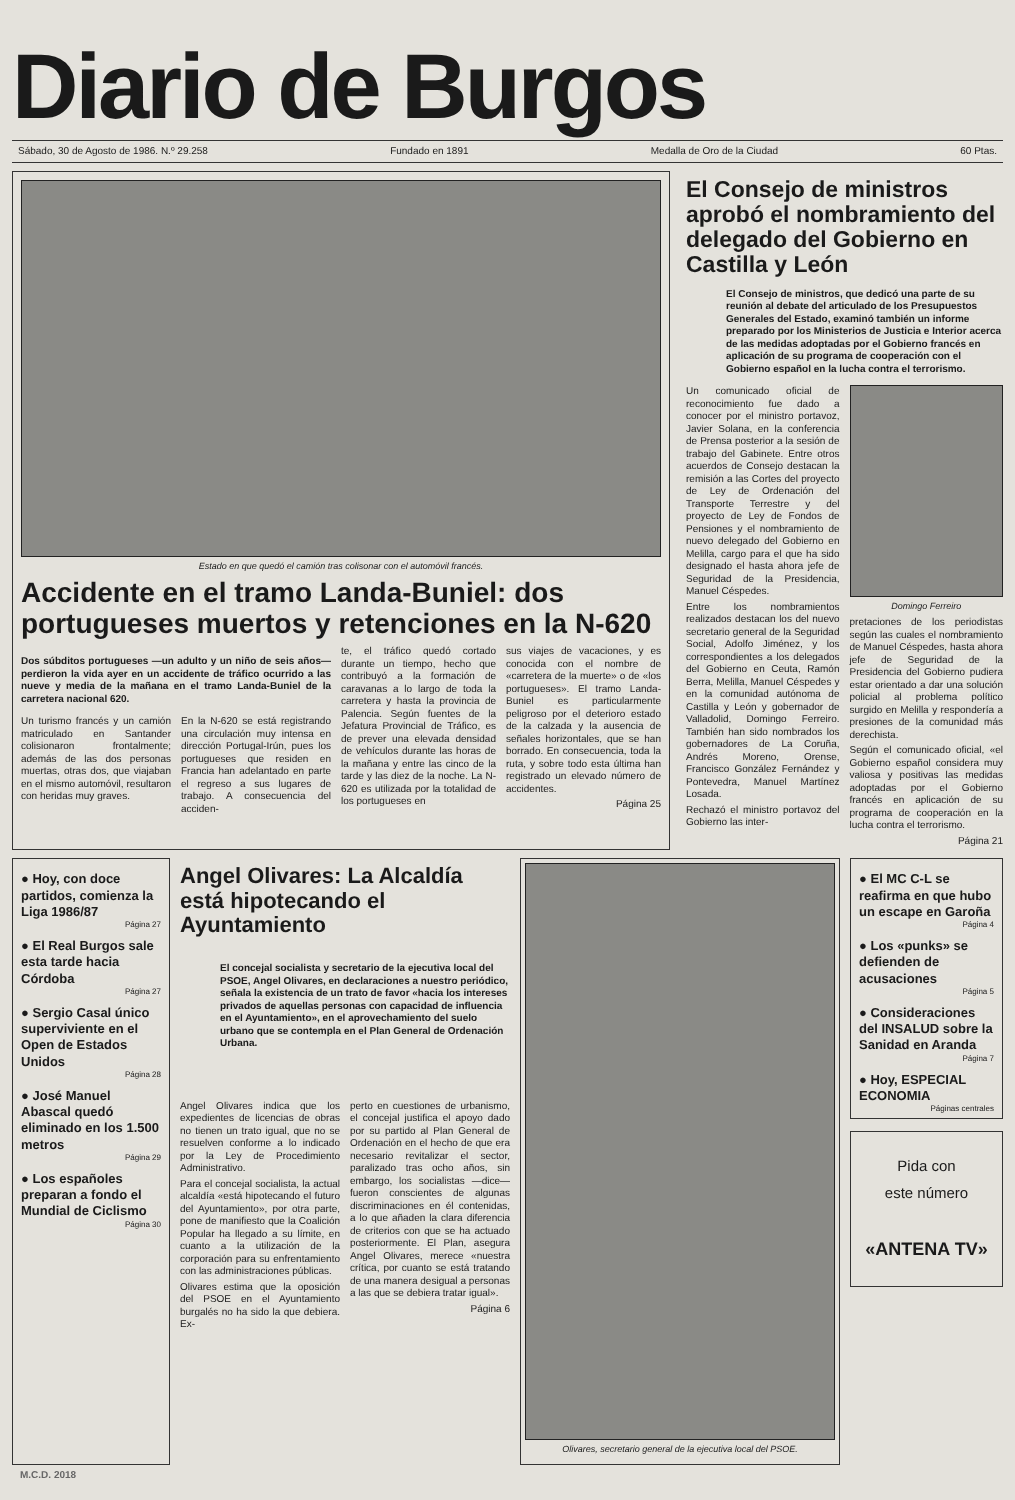Diario de Burgos
Sábado, 30 de Agosto de 1986. N.º 29.258 Fundado en 1891 Medalla de Oro de la Ciudad 60 Ptas.
Estado en que quedó el camión tras colisonar con el automóvil francés.
Accidente en el tramo Landa-Buniel: dos portugueses muertos y retenciones en la N-620
Dos súbditos portugueses —un adulto y un niño de seis años— perdieron la vida ayer en un accidente de tráfico ocurrido a las nueve y media de la mañana en el tramo Landa-Buniel de la carretera nacional 620.
Un turismo francés y un camión matriculado en Santander colisionaron frontalmente; además de las dos personas muertas, otras dos, que viajaban en el mismo automóvil, resultaron con heridas muy graves.
En la N-620 se está registrando una circulación muy intensa en dirección Portugal-Irún, pues los portugueses que residen en Francia han adelantado en parte el regreso a sus lugares de trabajo. A consecuencia del acciden-
te, el tráfico quedó cortado durante un tiempo, hecho que contribuyó a la formación de caravanas a lo largo de toda la carretera y hasta la provincia de Palencia. Según fuentes de la Jefatura Provincial de Tráfico, es de prever una elevada densidad de vehículos durante las horas de la mañana y entre las cinco de la tarde y las diez de la noche. La N-620 es utilizada por la totalidad de los portugueses en
sus viajes de vacaciones, y es conocida con el nombre de «carretera de la muerte» o de «los portugueses». El tramo Landa-Buniel es particularmente peligroso por el deterioro estado de la calzada y la ausencia de señales horizontales, que se han borrado. En consecuencia, toda la ruta, y sobre todo esta última han registrado un elevado número de accidentes.
Página 25
El Consejo de ministros aprobó el nombramiento del delegado del Gobierno en Castilla y León
El Consejo de ministros, que dedicó una parte de su reunión al debate del articulado de los Presupuestos Generales del Estado, examinó también un informe preparado por los Ministerios de Justicia e Interior acerca de las medidas adoptadas por el Gobierno francés en aplicación de su programa de cooperación con el Gobierno español en la lucha contra el terrorismo.
Un comunicado oficial de reconocimiento fue dado a conocer por el ministro portavoz, Javier Solana, en la conferencia de Prensa posterior a la sesión de trabajo del Gabinete. Entre otros acuerdos de Consejo destacan la remisión a las Cortes del proyecto de Ley de Ordenación del Transporte Terrestre y del proyecto de Ley de Fondos de Pensiones y el nombramiento de nuevo delegado del Gobierno en Melilla, cargo para el que ha sido designado el hasta ahora jefe de Seguridad de la Presidencia, Manuel Céspedes.
Entre los nombramientos realizados destacan los del nuevo secretario general de la Seguridad Social, Adolfo Jiménez, y los correspondientes a los delegados del Gobierno en Ceuta, Ramón Berra, Melilla, Manuel Céspedes y en la comunidad autónoma de Castilla y León y gobernador de Valladolid, Domingo Ferreiro. También han sido nombrados los gobernadores de La Coruña, Andrés Moreno, Orense, Francisco González Fernández y Pontevedra, Manuel Martínez Losada.
Rechazó el ministro portavoz del Gobierno las inter-
Domingo Ferreiro
pretaciones de los periodistas según las cuales el nombramiento de Manuel Céspedes, hasta ahora jefe de Seguridad de la Presidencia del Gobierno pudiera estar orientado a dar una solución policial al problema político surgido en Melilla y respondería a presiones de la comunidad más derechista.
Según el comunicado oficial, «el Gobierno español considera muy valiosa y positivas las medidas adoptadas por el Gobierno francés en aplicación de su programa de cooperación en la lucha contra el terrorismo.
Página 21
● Hoy, con doce partidos, comienza la Liga 1986/87
Página 27
● El Real Burgos sale esta tarde hacia Córdoba
Página 27
● Sergio Casal único superviviente en el Open de Estados Unidos
Página 28
● José Manuel Abascal quedó eliminado en los 1.500 metros
Página 29
● Los españoles preparan a fondo el Mundial de Ciclismo
Página 30
Angel Olivares: La Alcaldía está hipotecando el Ayuntamiento
El concejal socialista y secretario de la ejecutiva local del PSOE, Angel Olivares, en declaraciones a nuestro periódico, señala la existencia de un trato de favor «hacia los intereses privados de aquellas personas con capacidad de influencia en el Ayuntamiento», en el aprovechamiento del suelo urbano que se contempla en el Plan General de Ordenación Urbana.
Angel Olivares indica que los expedientes de licencias de obras no tienen un trato igual, que no se resuelven conforme a lo indicado por la Ley de Procedimiento Administrativo.
Para el concejal socialista, la actual alcaldía «está hipotecando el futuro del Ayuntamiento», por otra parte, pone de manifiesto que la Coalición Popular ha llegado a su límite, en cuanto a la utilización de la corporación para su enfrentamiento con las administraciones públicas.
Olivares estima que la oposición del PSOE en el Ayuntamiento burgalés no ha sido la que debiera. Ex-
perto en cuestiones de urbanismo, el concejal justifica el apoyo dado por su partido al Plan General de Ordenación en el hecho de que era necesario revitalizar el sector, paralizado tras ocho años, sin embargo, los socialistas —dice— fueron conscientes de algunas discriminaciones en él contenidas, a lo que añaden la clara diferencia de criterios con que se ha actuado posteriormente. El Plan, asegura Angel Olivares, merece «nuestra crítica, por cuanto se está tratando de una manera desigual a personas a las que se debiera tratar igual».
Página 6
Olivares, secretario general de la ejecutiva local del PSOE.
● El MC C-L se reafirma en que hubo un escape en Garoña
Página 4
● Los «punks» se defienden de acusaciones
Página 5
● Consideraciones del INSALUD sobre la Sanidad en Aranda
Página 7
● Hoy, ESPECIAL ECONOMIA
Páginas centrales
Pida con
este número
«ANTENA TV»
M.C.D. 2018